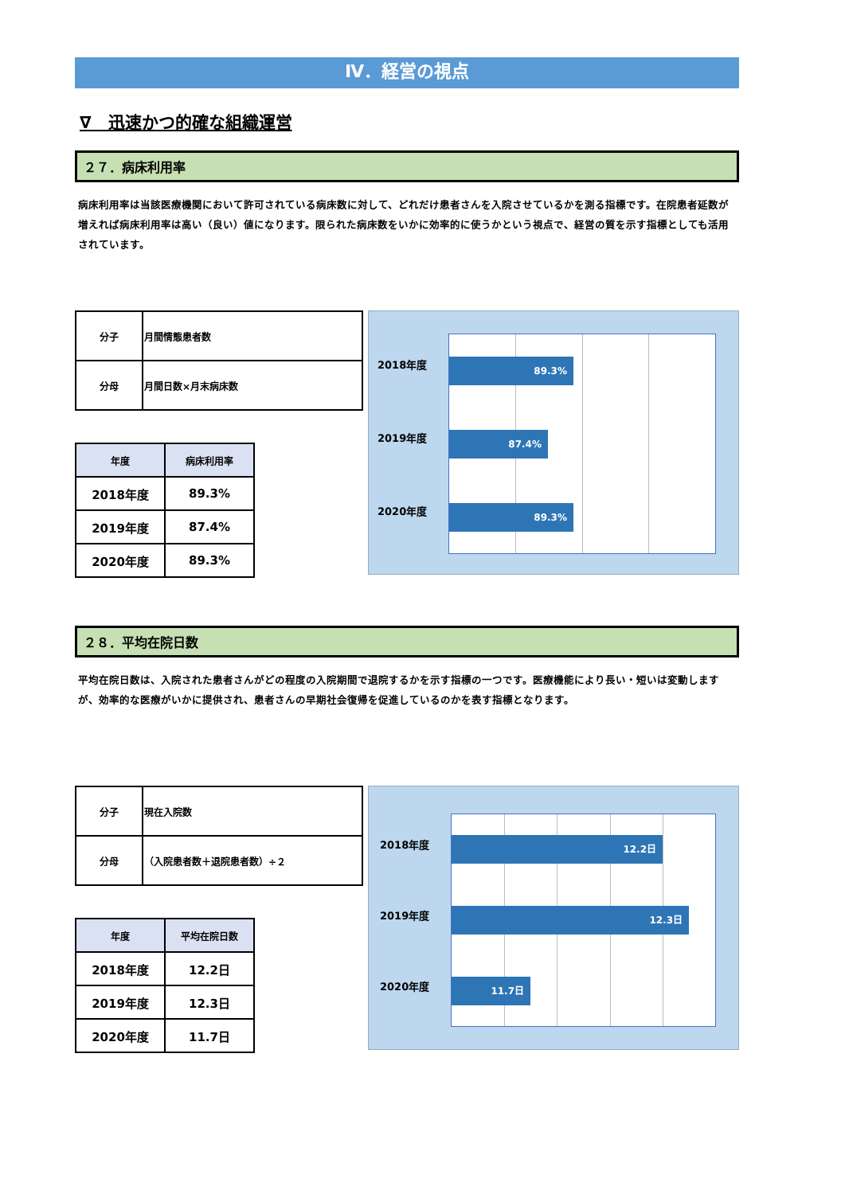Ⅳ．経営の視点
∇　迅速かつ的確な組織運営
２７．病床利用率
病床利用率は当該医療機関において許可されている病床数に対して、どれだけ患者さんを入院させているかを測る指標です。在院患者延数が増えれば病床利用率は高い（良い）値になります。限られた病床数をいかに効率的に使うかという視点で、経営の質を示す指標としても活用されています。
| 分子 | 月間情態患者数 |
| 分母 | 月間日数×月末病床数 |
| 年度 | 病床利用率 |
| --- | --- |
| 2018年度 | 89.3% |
| 2019年度 | 87.4% |
| 2020年度 | 89.3% |
2018年度 89.3%
2019年度 87.4%
2020年度 89.3%
２８．平均在院日数
平均在院日数は、入院された患者さんがどの程度の入院期間で退院するかを示す指標の一つです。医療機能により長い・短いは変動しますが、効率的な医療がいかに提供され、患者さんの早期社会復帰を促進しているのかを表す指標となります。
| 分子 | 現在入院数 |
| 分母 | （入院患者数＋退院患者数）÷２ |
| 年度 | 平均在院日数 |
| --- | --- |
| 2018年度 | 12.2日 |
| 2019年度 | 12.3日 |
| 2020年度 | 11.7日 |
2018年度 12.2日
2019年度 12.3日
2020年度 11.7日